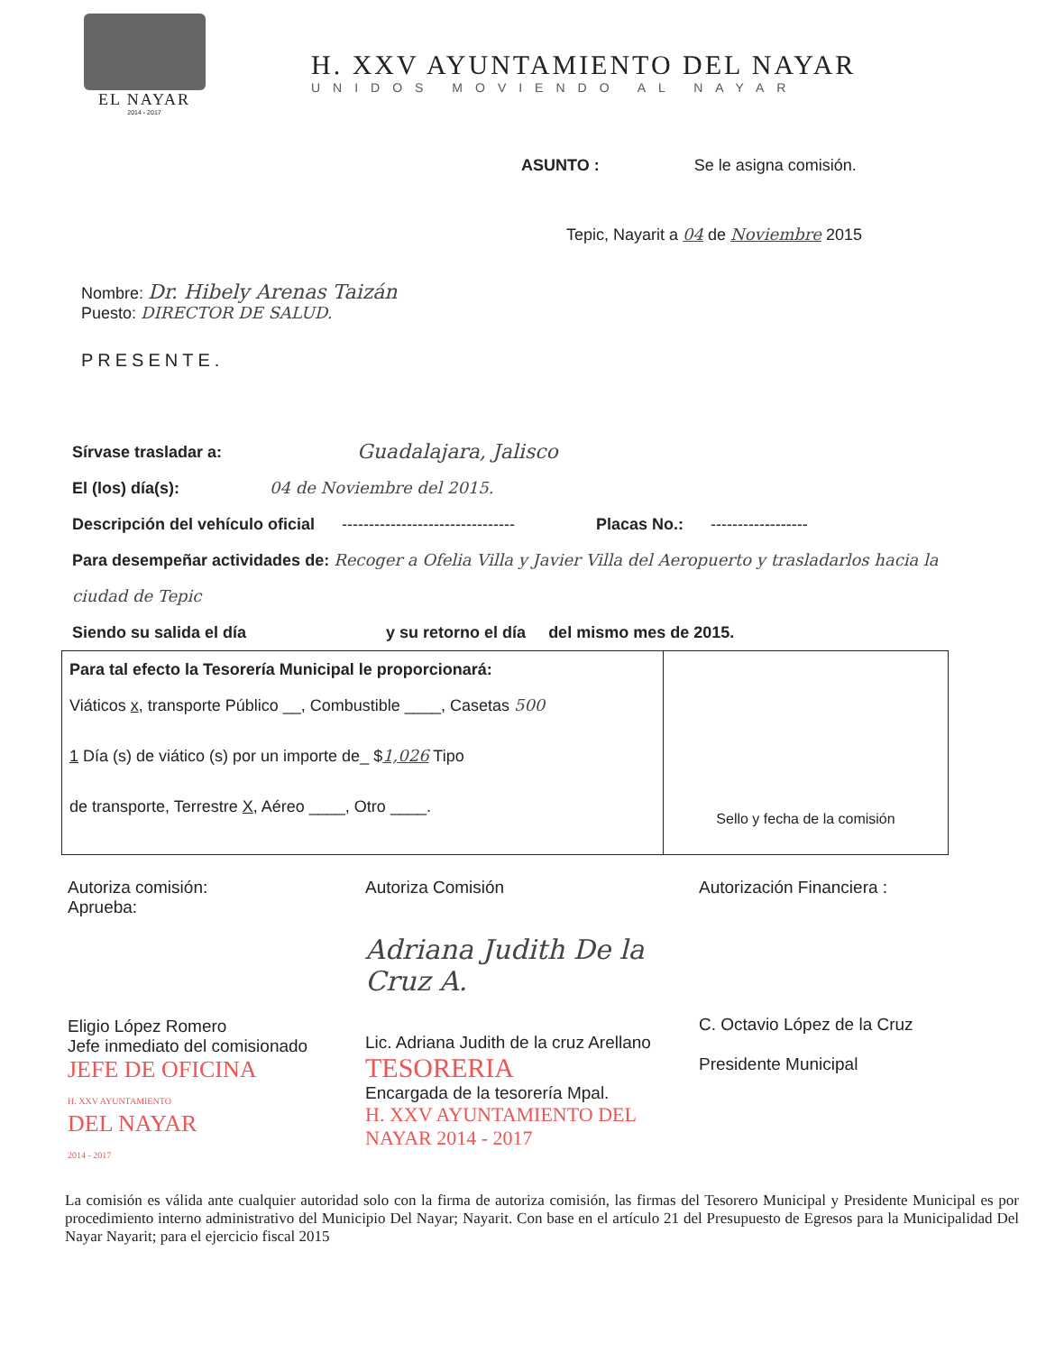EL NAYAR
2014 - 2017
H. XXV AYUNTAMIENTO DEL NAYAR
UNIDOS MOVIENDO AL NAYAR
ASUNTO : Se le asigna comisión.
Tepic, Nayarit a 04 de Noviembre 2015
Nombre: Dr. Hibely Arenas Taizán
Puesto: DIRECTOR DE SALUD.
PRESENTE.
Sírvase trasladar a: Guadalajara, Jalisco
El (los) día(s): 04 de Noviembre del 2015.
Descripción del vehículo oficial -------------------------------- Placas No.: ------------------
Para desempeñar actividades de: Recoger a Ofelia Villa y Javier Villa del Aeropuerto y trasladarlos hacia la ciudad de Tepic
Siendo su salida el día y su retorno el día del mismo mes de 2015.
Para tal efecto la Tesorería Municipal le proporcionará:
Viáticos x, transporte Público __, Combustible ____, Casetas 500
1 Día (s) de viático (s) por un importe de_ $1,026 Tipo
de transporte, Terrestre X, Aéreo ____, Otro ____.
Sello y fecha de la comisión
Autoriza comisión:
Aprueba:
Eligio López Romero
Jefe inmediato del comisionado
JEFE DE OFICINA
H. XXV AYUNTAMIENTO
DEL NAYAR
2014 - 2017
Autoriza Comisión
Adriana Judith De la Cruz A.
Lic. Adriana Judith de la cruz Arellano
TESORERIA
Encargada de la tesorería Mpal.
H. XXV AYUNTAMIENTO DEL NAYAR 2014 - 2017
Autorización Financiera :
C. Octavio López de la Cruz
Presidente Municipal
La comisión es válida ante cualquier autoridad solo con la firma de autoriza comisión, las firmas del Tesorero Municipal y Presidente Municipal es por procedimiento interno administrativo del Municipio Del Nayar; Nayarit. Con base en el artículo 21 del Presupuesto de Egresos para la Municipalidad Del Nayar Nayarit; para el ejercicio fiscal 2015